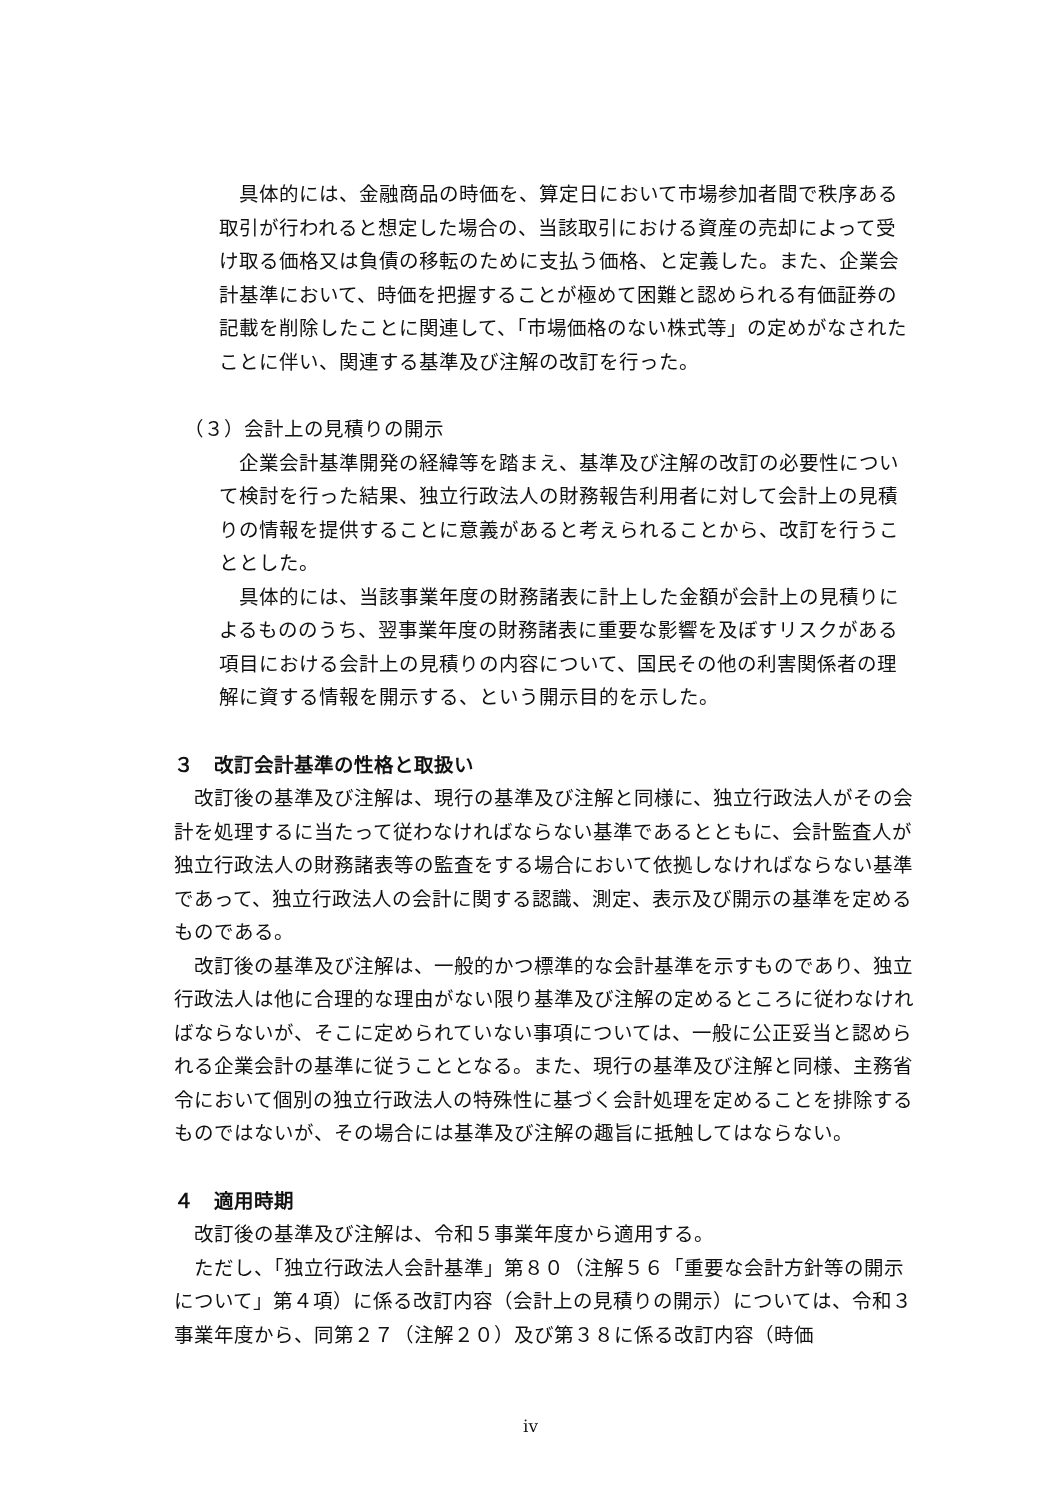具体的には、金融商品の時価を、算定日において市場参加者間で秩序ある取引が行われると想定した場合の、当該取引における資産の売却によって受け取る価格又は負債の移転のために支払う価格、と定義した。また、企業会計基準において、時価を把握することが極めて困難と認められる有価証券の記載を削除したことに関連して、「市場価格のない株式等」の定めがなされたことに伴い、関連する基準及び注解の改訂を行った。
（３）会計上の見積りの開示
　企業会計基準開発の経緯等を踏まえ、基準及び注解の改訂の必要性について検討を行った結果、独立行政法人の財務報告利用者に対して会計上の見積りの情報を提供することに意義があると考えられることから、改訂を行うこととした。
　具体的には、当該事業年度の財務諸表に計上した金額が会計上の見積りによるもののうち、翌事業年度の財務諸表に重要な影響を及ぼすリスクがある項目における会計上の見積りの内容について、国民その他の利害関係者の理解に資する情報を開示する、という開示目的を示した。
３　改訂会計基準の性格と取扱い
　改訂後の基準及び注解は、現行の基準及び注解と同様に、独立行政法人がその会計を処理するに当たって従わなければならない基準であるとともに、会計監査人が独立行政法人の財務諸表等の監査をする場合において依拠しなければならない基準であって、独立行政法人の会計に関する認識、測定、表示及び開示の基準を定めるものである。
　改訂後の基準及び注解は、一般的かつ標準的な会計基準を示すものであり、独立行政法人は他に合理的な理由がない限り基準及び注解の定めるところに従わなければならないが、そこに定められていない事項については、一般に公正妥当と認められる企業会計の基準に従うこととなる。また、現行の基準及び注解と同様、主務省令において個別の独立行政法人の特殊性に基づく会計処理を定めることを排除するものではないが、その場合には基準及び注解の趣旨に抵触してはならない。
４　適用時期
　改訂後の基準及び注解は、令和５事業年度から適用する。
　ただし、「独立行政法人会計基準」第８０（注解５６「重要な会計方針等の開示について」第４項）に係る改訂内容（会計上の見積りの開示）については、令和３事業年度から、同第２７（注解２０）及び第３８に係る改訂内容（時価
iv